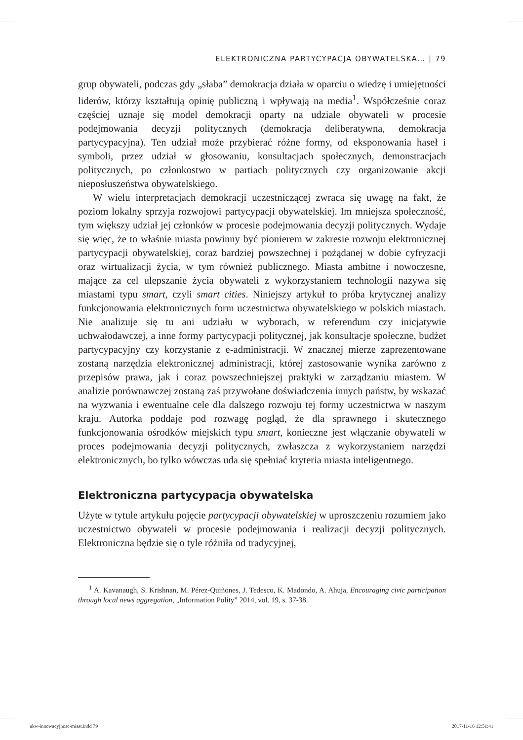ELEKTRONICZNA PARTYCYPACJA OBYWATELSKA… | 79
grup obywateli, podczas gdy „słaba” demokracja działa w oparciu o wiedzę i umiejętności liderów, którzy kształtują opinię publiczną i wpływają na media<sup>1</sup>. Współcześnie coraz częściej uznaje się model demokracji oparty na udziale obywateli w procesie podejmowania decyzji politycznych (demokracja deliberatywna, demokracja partycypacyjna). Ten udział może przybierać różne formy, od eksponowania haseł i symboli, przez udział w głosowaniu, konsultacjach społecznych, demonstracjach politycznych, po członkostwo w partiach politycznych czy organizowanie akcji nieposłuszeństwa obywatelskiego.
W wielu interpretacjach demokracji uczestniczącej zwraca się uwagę na fakt, że poziom lokalny sprzyja rozwojowi partycypacji obywatelskiej. Im mniejsza społeczność, tym większy udział jej członków w procesie podejmowania decyzji politycznych. Wydaje się więc, że to właśnie miasta powinny być pionierem w zakresie rozwoju elektronicznej partycypacji obywatelskiej, coraz bardziej powszechnej i pożądanej w dobie cyfryzacji oraz wirtualizacji życia, w tym również publicznego. Miasta ambitne i nowoczesne, mające za cel ulepszanie życia obywateli z wykorzystaniem technologii nazywa się miastami typu smart, czyli smart cities. Niniejszy artykuł to próba krytycznej analizy funkcjonowania elektronicznych form uczestnictwa obywatelskiego w polskich miastach. Nie analizuje się tu ani udziału w wyborach, w referendum czy inicjatywie uchwałodawczej, a inne formy partycypacji politycznej, jak konsultacje społeczne, budżet partycypacyjny czy korzystanie z e-administracji. W znacznej mierze zaprezentowane zostaną narzędzia elektronicznej administracji, której zastosowanie wynika zarówno z przepisów prawa, jak i coraz powszechniejszej praktyki w zarządzaniu miastem. W analizie porównawczej zostaną zaś przywołane doświadczenia innych państw, by wskazać na wyzwania i ewentualne cele dla dalszego rozwoju tej formy uczestnictwa w naszym kraju. Autorka poddaje pod rozwagę pogląd, że dla sprawnego i skutecznego funkcjonowania ośrodków miejskich typu smart, konieczne jest włączanie obywateli w proces podejmowania decyzji politycznych, zwłaszcza z wykorzystaniem narzędzi elektronicznych, bo tylko wówczas uda się spełniać kryteria miasta inteligentnego.
Elektroniczna partycypacja obywatelska
Użyte w tytule artykułu pojęcie partycypacji obywatelskiej w uproszczeniu rozumiem jako uczestnictwo obywateli w procesie podejmowania i realizacji decyzji politycznych. Elektroniczna będzie się o tyle różniła od tradycyjnej,
<sup>1</sup> A. Kavanaugh, S. Krishnan, M. Pérez-Quiñones, J. Tedesco, K. Madondo, A. Ahuja, Encouraging civic participation through local news aggregation, „Information Polity” 2014, vol. 19, s. 37-38.
ukw-innowacyjnosc-miast.indd 79
2017-11-16 12:51:41